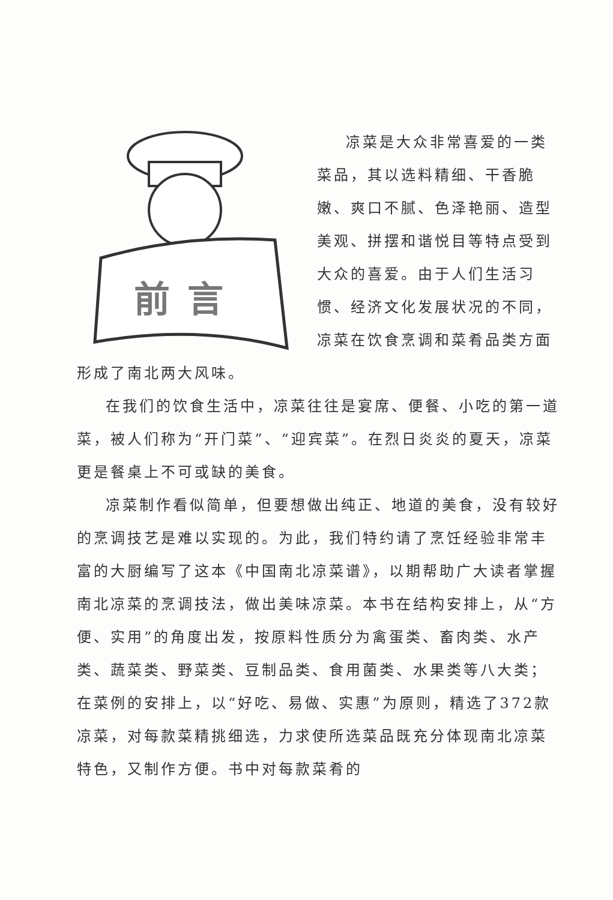前 言
凉菜是大众非常喜爱的一类菜品，其以选料精细、干香脆嫩、爽口不腻、色泽艳丽、造型美观、拼摆和谐悦目等特点受到大众的喜爱。由于人们生活习惯、经济文化发展状况的不同，凉菜在饮食烹调和菜肴品类方面形成了南北两大风味。
在我们的饮食生活中，凉菜往往是宴席、便餐、小吃的第一道菜，被人们称为“开门菜”、“迎宾菜”。在烈日炎炎的夏天，凉菜更是餐桌上不可或缺的美食。
凉菜制作看似简单，但要想做出纯正、地道的美食，没有较好的烹调技艺是难以实现的。为此，我们特约请了烹饪经验非常丰富的大厨编写了这本《中国南北凉菜谱》，以期帮助广大读者掌握南北凉菜的烹调技法，做出美味凉菜。本书在结构安排上，从“方便、实用”的角度出发，按原料性质分为禽蛋类、畜肉类、水产类、蔬菜类、野菜类、豆制品类、食用菌类、水果类等八大类；在菜例的安排上，以“好吃、易做、实惠”为原则，精选了372款凉菜，对每款菜精挑细选，力求使所选菜品既充分体现南北凉菜特色，又制作方便。书中对每款菜肴的